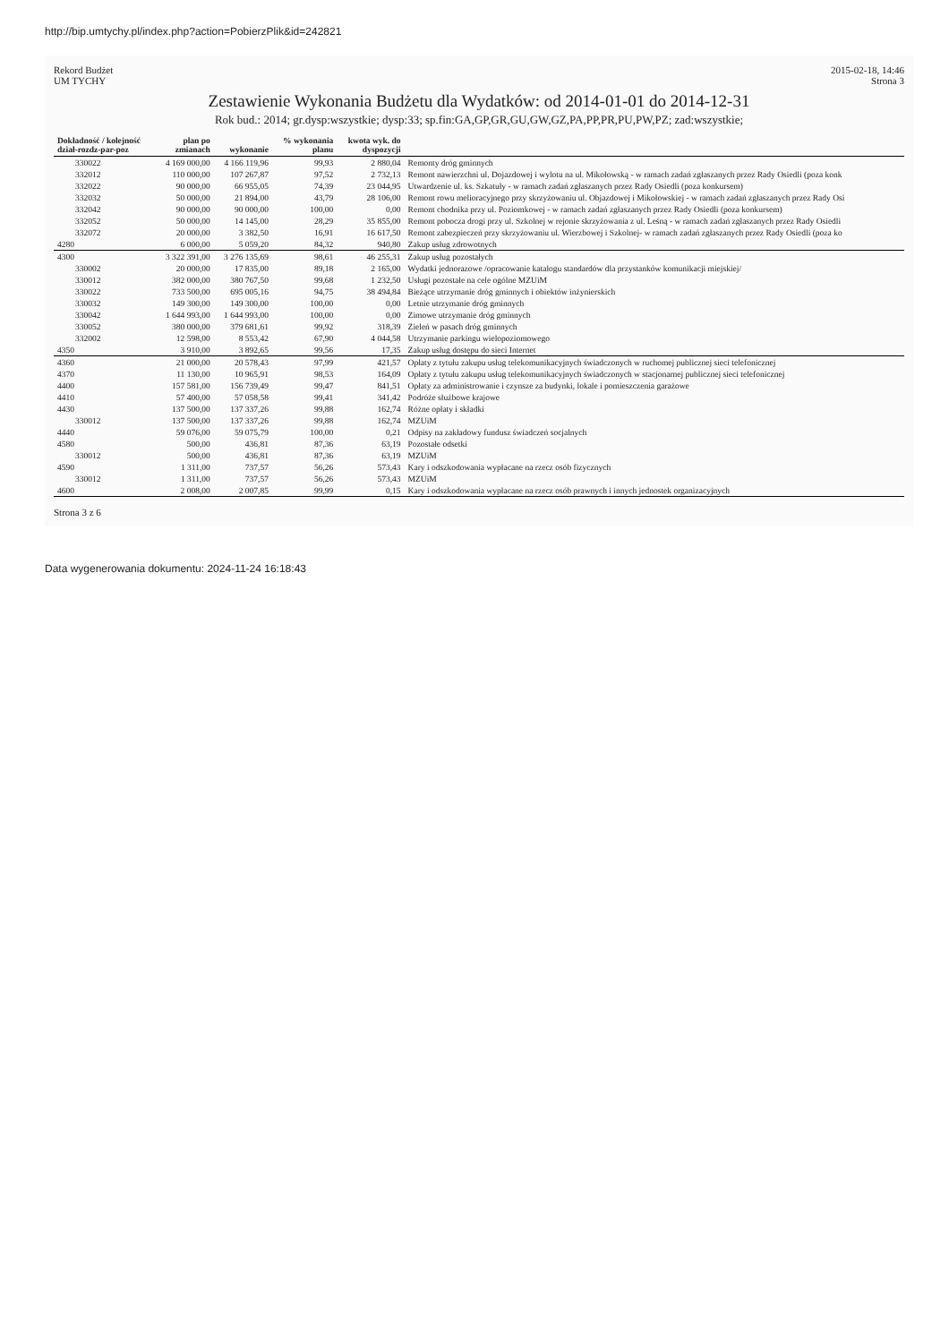http://bip.umtychy.pl/index.php?action=PobierzPlik&id=242821
Rekord Budżet
UM TYCHY
2015-02-18, 14:46
Strona 3
Zestawienie Wykonania Budżetu dla Wydatków: od 2014-01-01 do 2014-12-31
Rok bud.: 2014; gr.dysp:wszystkie; dysp:33; sp.fin:GA,GP,GR,GU,GW,GZ,PA,PP,PR,PU,PW,PZ; zad:wszystkie;
| Dokładność / kolejność dział-rozdz-par-poz | plan po zmianach | wykonanie | % wykonania planu | kwota wyk. do dyspozycji | |
| --- | --- | --- | --- | --- | --- |
| 330022 | 4 169 000,00 | 4 166 119,96 | 99,93 | 2 880,04 | Remonty dróg gminnych |
| 332012 | 110 000,00 | 107 267,87 | 97,52 | 2 732,13 | Remont nawierzchni ul. Dojazdowej i wylotu na ul. Mikołowską - w ramach zadań zgłaszanych przez Rady Osiedli (poza konk |
| 332022 | 90 000,00 | 66 955,05 | 74,39 | 23 044,95 | Utwardzenie ul. ks. Szkatuły - w ramach zadań zgłaszanych przez Rady Osiedli (poza konkursem) |
| 332032 | 50 000,00 | 21 894,00 | 43,79 | 28 106,00 | Remont rowu melioracyjnego przy skrzyżowaniu ul. Objazdowej i Mikołowskiej - w ramach zadań zgłaszanych przez Rady Osi |
| 332042 | 90 000,00 | 90 000,00 | 100,00 | 0,00 | Remont chodnika przy ul. Poziomkowej - w ramach zadań zgłaszanych przez Rady Osiedli (poza konkursem) |
| 332052 | 50 000,00 | 14 145,00 | 28,29 | 35 855,00 | Remont pobocza drogi przy ul. Szkolnej w rejonie skrzyżowania z ul. Leśną - w ramach zadań zgłaszanych przez Rady Osiedli |
| 332072 | 20 000,00 | 3 382,50 | 16,91 | 16 617,50 | Remont zabezpieczeń przy skrzyżowaniu ul. Wierzbowej i Szkolnej- w ramach zadań zgłaszanych przez Rady Osiedli (poza ko |
| 4280 | 6 000,00 | 5 059,20 | 84,32 | 940,80 | Zakup usług zdrowotnych |
| 4300 | 3 322 391,00 | 3 276 135,69 | 98,61 | 46 255,31 | Zakup usług pozostałych |
| 330002 | 20 000,00 | 17 835,00 | 89,18 | 2 165,00 | Wydatki jednorazowe /opracowanie katalogu standardów dla przystanków komunikacji miejskiej/ |
| 330012 | 382 000,00 | 380 767,50 | 99,68 | 1 232,50 | Usługi pozostałe na cele ogólne MZUiM |
| 330022 | 733 500,00 | 695 005,16 | 94,75 | 38 494,84 | Bieżące utrzymanie dróg gminnych i obiektów inżynierskich |
| 330032 | 149 300,00 | 149 300,00 | 100,00 | 0,00 | Letnie utrzymanie dróg gminnych |
| 330042 | 1 644 993,00 | 1 644 993,00 | 100,00 | 0,00 | Zimowe utrzymanie dróg gminnych |
| 330052 | 380 000,00 | 379 681,61 | 99,92 | 318,39 | Zieleń w pasach dróg gminnych |
| 332002 | 12 598,00 | 8 553,42 | 67,90 | 4 044,58 | Utrzymanie parkingu wielopoziomowego |
| 4350 | 3 910,00 | 3 892,65 | 99,56 | 17,35 | Zakup usług dostępu do sieci Internet |
| 4360 | 21 000,00 | 20 578,43 | 97,99 | 421,57 | Opłaty z tytułu zakupu usług telekomunikacyjnych świadczonych w ruchomej publicznej sieci telefonicznej |
| 4370 | 11 130,00 | 10 965,91 | 98,53 | 164,09 | Opłaty z tytułu zakupu usług telekomunikacyjnych świadczonych w stacjonarnej publicznej sieci telefonicznej |
| 4400 | 157 581,00 | 156 739,49 | 99,47 | 841,51 | Opłaty za administrowanie i czynsze za budynki, lokale i pomieszczenia garażowe |
| 4410 | 57 400,00 | 57 058,58 | 99,41 | 341,42 | Podróże służbowe krajowe |
| 4430 | 137 500,00 | 137 337,26 | 99,88 | 162,74 | Różne opłaty i składki |
| 330012 | 137 500,00 | 137 337,26 | 99,88 | 162,74 | MZUiM |
| 4440 | 59 076,00 | 59 075,79 | 100,00 | 0,21 | Odpisy na zakładowy fundusz świadczeń socjalnych |
| 4580 | 500,00 | 436,81 | 87,36 | 63,19 | Pozostałe odsetki |
| 330012 | 500,00 | 436,81 | 87,36 | 63,19 | MZUiM |
| 4590 | 1 311,00 | 737,57 | 56,26 | 573,43 | Kary i odszkodowania wypłacane na rzecz osób fizycznych |
| 330012 | 1 311,00 | 737,57 | 56,26 | 573,43 | MZUiM |
| 4600 | 2 008,00 | 2 007,85 | 99,99 | 0,15 | Kary i odszkodowania wypłacane na rzecz osób prawnych i innych jednostek organizacyjnych |
Strona 3 z 6
Data wygenerowania dokumentu: 2024-11-24 16:18:43